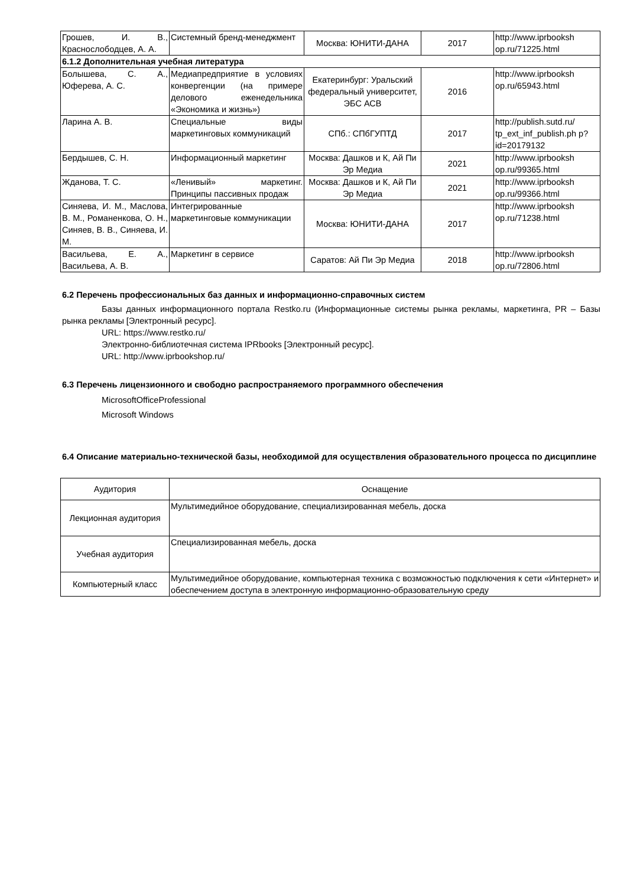| Грошев, И. В., Краснослободцев, А. А. | Системный бренд-менеджмент | Москва: ЮНИТИ-ДАНА | 2017 | http://www.iprbooksh op.ru/71225.html |
| 6.1.2 Дополнительная учебная литература | | | | |
| Болышева, С. А., Юферева, А. С. | Медиапредприятие в условиях конвергенции (на примере делового еженедельника «Экономика и жизнь») | Екатеринбург: Уральский федеральный университет, ЭБС АСВ | 2016 | http://www.iprbooksh op.ru/65943.html |
| Ларина А. В. | Специальные виды маркетинговых коммуникаций | СПб.: СПбГУПТД | 2017 | http://publish.sutd.ru/ tp_ext_inf_publish.ph p?id=20179132 |
| Бердышев, С. Н. | Информационный маркетинг | Москва: Дашков и К, Ай Пи Эр Медиа | 2021 | http://www.iprbooksh op.ru/99365.html |
| Жданова, Т. С. | «Ленивый» маркетинг. Принципы пассивных продаж | Москва: Дашков и К, Ай Пи Эр Медиа | 2021 | http://www.iprbooksh op.ru/99366.html |
| Синяева, И. М., Маслова, В. М., Романенкова, О. Н., Синяев, В. В., Синяева, И. М. | Интегрированные маркетинговые коммуникации | Москва: ЮНИТИ-ДАНА | 2017 | http://www.iprbooksh op.ru/71238.html |
| Васильева, Е. А., Васильева, А. В. | Маркетинг в сервисе | Саратов: Ай Пи Эр Медиа | 2018 | http://www.iprbooksh op.ru/72806.html |
6.2 Перечень профессиональных баз данных и информационно-справочных систем
Базы данных информационного портала Restko.ru (Информационные системы рынка рекламы, маркетинга, PR – Базы рынка рекламы [Электронный ресурс].
URL: https://www.restko.ru/
Электронно-библиотечная система IPRbooks [Электронный ресурс].
URL: http://www.iprbookshop.ru/
6.3 Перечень лицензионного и свободно распространяемого программного обеспечения
MicrosoftOfficeProfessional
Microsoft Windows
6.4 Описание материально-технической базы, необходимой для осуществления образовательного процесса по дисциплине
| Аудитория | Оснащение |
| Лекционная аудитория | Мультимедийное оборудование, специализированная мебель, доска |
| Учебная аудитория | Специализированная мебель, доска |
| Компьютерный класс | Мультимедийное оборудование, компьютерная техника с возможностью подключения к сети «Интернет» и обеспечением доступа в электронную информационно-образовательную среду |